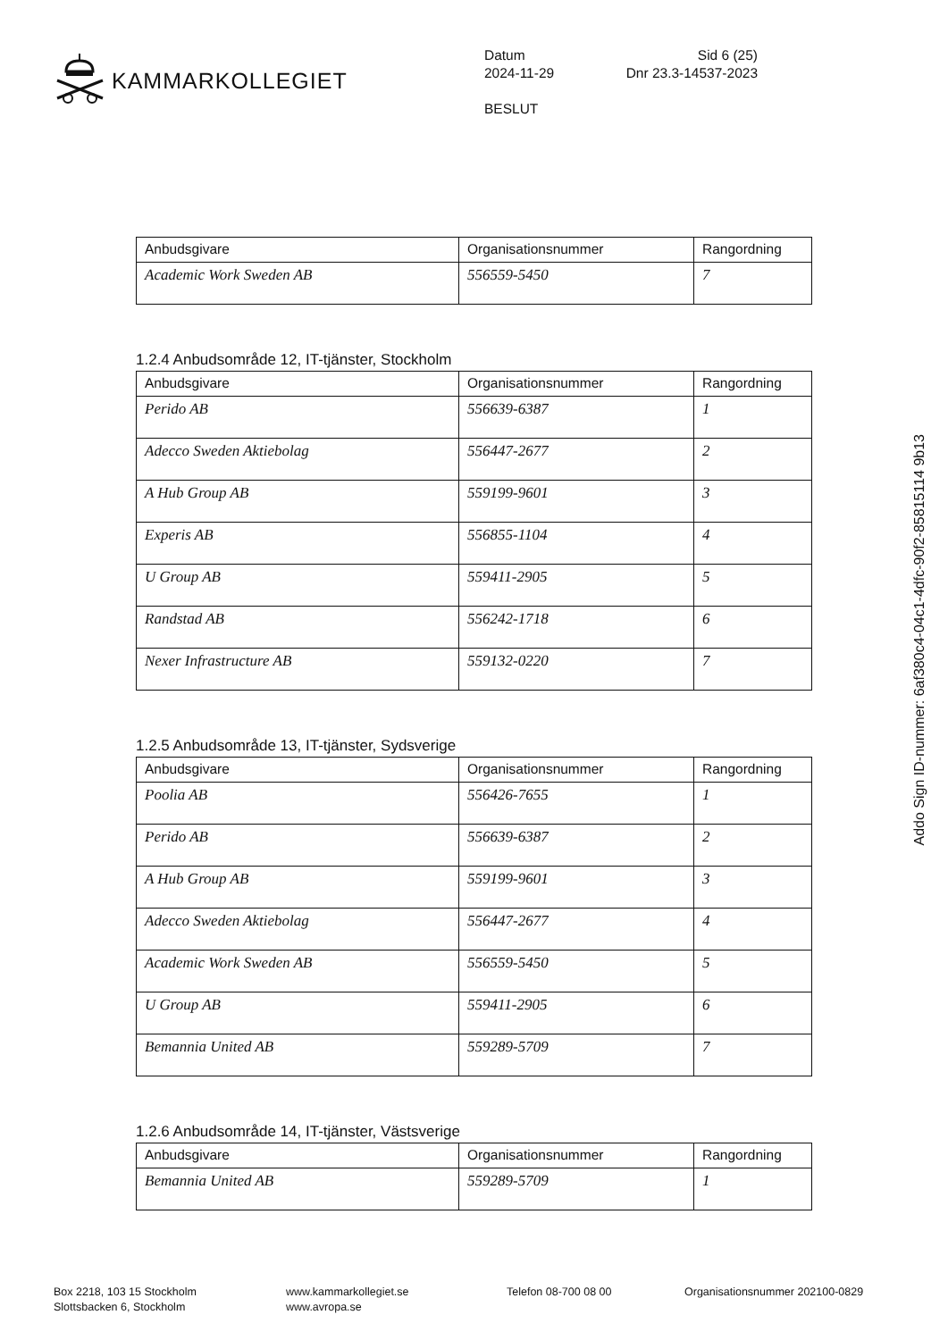KAMMARKOLLEGIET
Datum Sid 6 (25)
2024-11-29 Dnr 23.3-14537-2023
BESLUT
| Anbudsgivare | Organisationsnummer | Rangordning |
| --- | --- | --- |
| Academic Work Sweden AB | 556559-5450 | 7 |
1.2.4 Anbudsområde 12, IT-tjänster, Stockholm
| Anbudsgivare | Organisationsnummer | Rangordning |
| --- | --- | --- |
| Perido AB | 556639-6387 | 1 |
| Adecco Sweden Aktiebolag | 556447-2677 | 2 |
| A Hub Group AB | 559199-9601 | 3 |
| Experis AB | 556855-1104 | 4 |
| U Group AB | 559411-2905 | 5 |
| Randstad AB | 556242-1718 | 6 |
| Nexer Infrastructure AB | 559132-0220 | 7 |
1.2.5 Anbudsområde 13, IT-tjänster, Sydsverige
| Anbudsgivare | Organisationsnummer | Rangordning |
| --- | --- | --- |
| Poolia AB | 556426-7655 | 1 |
| Perido AB | 556639-6387 | 2 |
| A Hub Group AB | 559199-9601 | 3 |
| Adecco Sweden Aktiebolag | 556447-2677 | 4 |
| Academic Work Sweden AB | 556559-5450 | 5 |
| U Group AB | 559411-2905 | 6 |
| Bemannia United AB | 559289-5709 | 7 |
1.2.6 Anbudsområde 14, IT-tjänster, Västsverige
| Anbudsgivare | Organisationsnummer | Rangordning |
| --- | --- | --- |
| Bemannia United AB | 559289-5709 | 1 |
Addo Sign ID-nummer: 6af380c4-04c1-4dfc-90f2-85815114 9b13
Box 2218, 103 15 Stockholm
Slottsbacken 6, Stockholm
www.kammarkollegiet.se
www.avropa.se
Telefon 08-700 08 00 Organisationsnummer 202100-0829